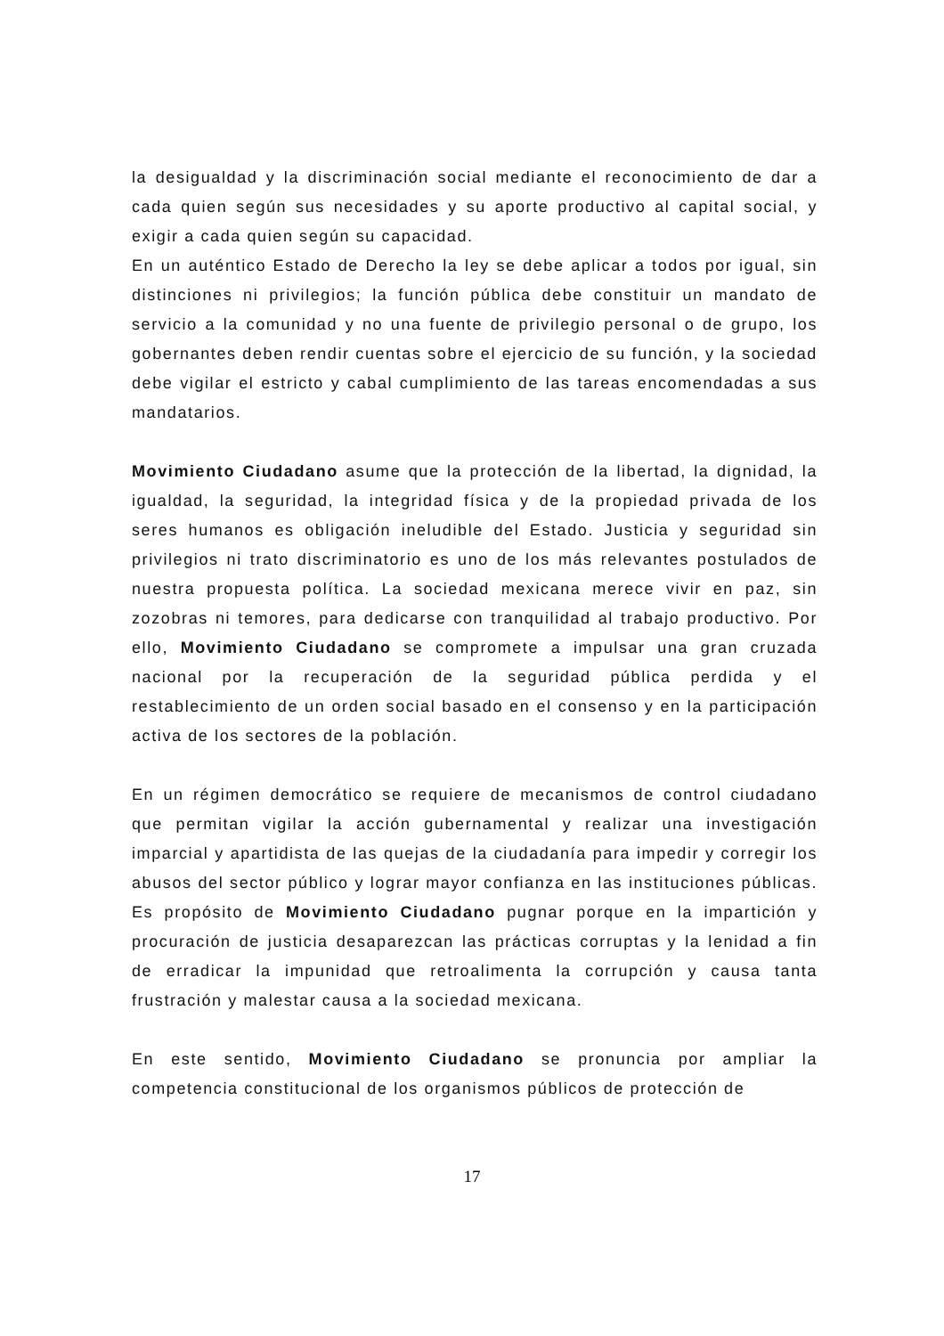la desigualdad y la discriminación social mediante el reconocimiento de dar a cada quien según sus necesidades y su aporte productivo al capital social, y exigir a cada quien según su capacidad.
En un auténtico Estado de Derecho la ley se debe aplicar a todos por igual, sin distinciones ni privilegios; la función pública debe constituir un mandato de servicio a la comunidad y no una fuente de privilegio personal o de grupo, los gobernantes deben rendir cuentas sobre el ejercicio de su función, y la sociedad debe vigilar el estricto y cabal cumplimiento de las tareas encomendadas a sus mandatarios.
Movimiento Ciudadano asume que la protección de la libertad, la dignidad, la igualdad, la seguridad, la integridad física y de la propiedad privada de los seres humanos es obligación ineludible del Estado. Justicia y seguridad sin privilegios ni trato discriminatorio es uno de los más relevantes postulados de nuestra propuesta política. La sociedad mexicana merece vivir en paz, sin zozobras ni temores, para dedicarse con tranquilidad al trabajo productivo. Por ello, Movimiento Ciudadano se compromete a impulsar una gran cruzada nacional por la recuperación de la seguridad pública perdida y el restablecimiento de un orden social basado en el consenso y en la participación activa de los sectores de la población.
En un régimen democrático se requiere de mecanismos de control ciudadano que permitan vigilar la acción gubernamental y realizar una investigación imparcial y apartidista de las quejas de la ciudadanía para impedir y corregir los abusos del sector público y lograr mayor confianza en las instituciones públicas. Es propósito de Movimiento Ciudadano pugnar porque en la impartición y procuración de justicia desaparezcan las prácticas corruptas y la lenidad a fin de erradicar la impunidad que retroalimenta la corrupción y causa tanta frustración y malestar causa a la sociedad mexicana.
En este sentido, Movimiento Ciudadano se pronuncia por ampliar la competencia constitucional de los organismos públicos de protección de
17